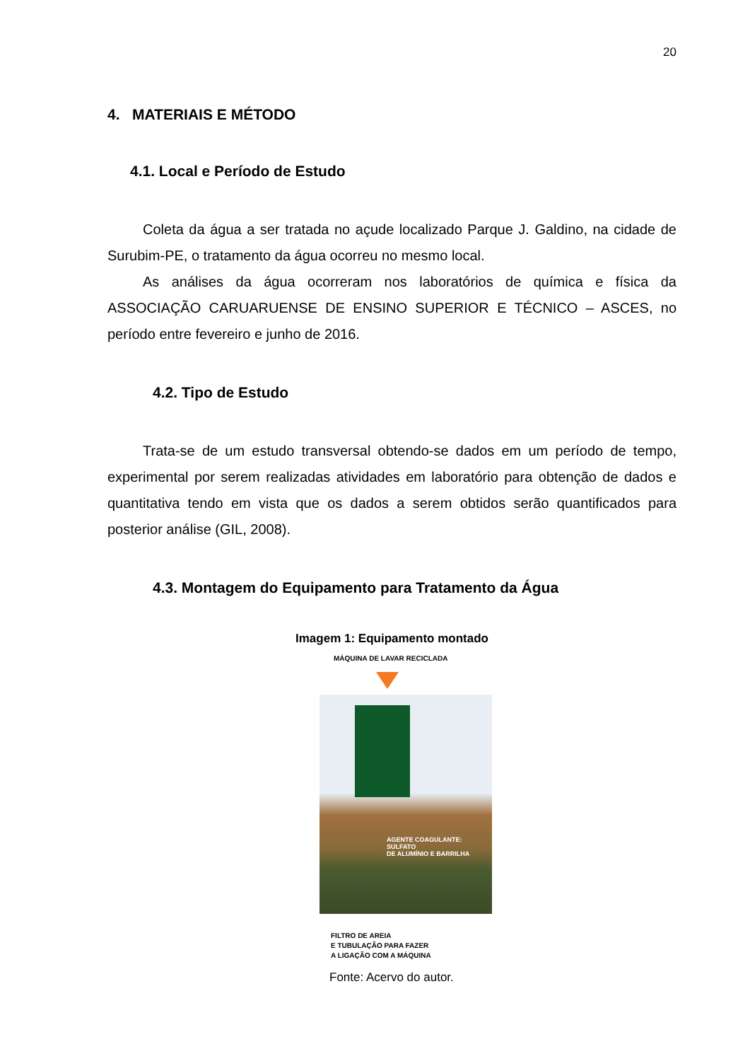20
4. MATERIAIS E MÉTODO
4.1. Local e Período de Estudo
Coleta da água a ser tratada no açude localizado Parque J. Galdino, na cidade de Surubim-PE, o tratamento da água ocorreu no mesmo local.
As análises da água ocorreram nos laboratórios de química e física da ASSOCIAÇÃO CARUARUENSE DE ENSINO SUPERIOR E TÉCNICO – ASCES, no período entre fevereiro e junho de 2016.
4.2. Tipo de Estudo
Trata-se de um estudo transversal obtendo-se dados em um período de tempo, experimental por serem realizadas atividades em laboratório para obtenção de dados e quantitativa tendo em vista que os dados a serem obtidos serão quantificados para posterior análise (GIL, 2008).
4.3. Montagem do Equipamento para Tratamento da Água
Imagem 1: Equipamento montado
MÁQUINA DE LAVAR RECICLADA
AGENTE COAGULANTE: SULFATO
DE ALUMÍNIO E BARRILHA
FILTRO DE AREIA
E TUBULAÇÃO PARA FAZER
A LIGAÇÃO COM A MÁQUINA
Fonte: Acervo do autor.